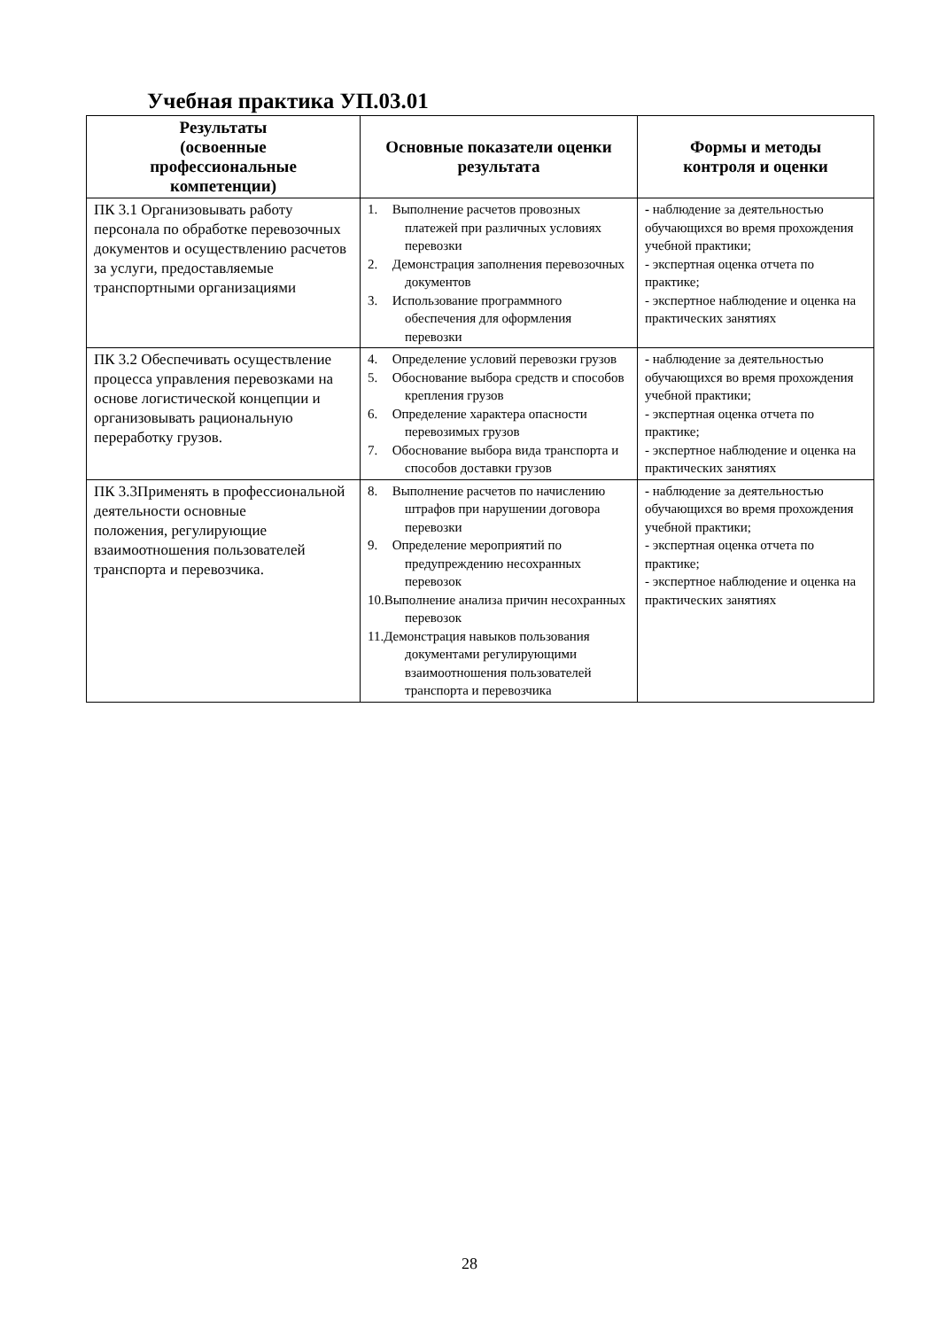Учебная практика УП.03.01
| Результаты (освоенные профессиональные компетенции) | Основные показатели оценки результата | Формы и методы контроля и оценки |
| --- | --- | --- |
| ПК 3.1 Организовывать работу персонала по обработке перевозочных документов и осуществлению расчетов за услуги, предоставляемые транспортными организациями | 1. Выполнение расчетов провозных платежей при различных условиях перевозки 2. Демонстрация заполнения перевозочных документов 3. Использование программного обеспечения для оформления перевозки | - наблюдение за деятельностью обучающихся во время прохождения учебной практики; - экспертная оценка отчета по практике; - экспертное наблюдение и оценка на практических занятиях |
| ПК 3.2 Обеспечивать осуществление процесса управления перевозками на основе логистической концепции и организовывать рациональную переработку грузов. | 4. Определение условий перевозки грузов 5. Обоснование выбора средств и способов крепления грузов 6. Определение характера опасности перевозимых грузов 7. Обоснование выбора вида транспорта и способов доставки грузов | - наблюдение за деятельностью обучающихся во время прохождения учебной практики; - экспертная оценка отчета по практике; - экспертное наблюдение и оценка на практических занятиях |
| ПК 3.3Применять в профессиональной деятельности основные положения, регулирующие взаимоотношения пользователей транспорта и перевозчика. | 8. Выполнение расчетов по начислению штрафов при нарушении договора перевозки 9. Определение мероприятий по предупреждению несохранных перевозок 10.Выполнение анализа причин несохранных перевозок 11.Демонстрация навыков пользования документами регулирующими взаимоотношения пользователей транспорта и перевозчика | - наблюдение за деятельностью обучающихся во время прохождения учебной практики; - экспертная оценка отчета по практике; - экспертное наблюдение и оценка на практических занятиях |
28